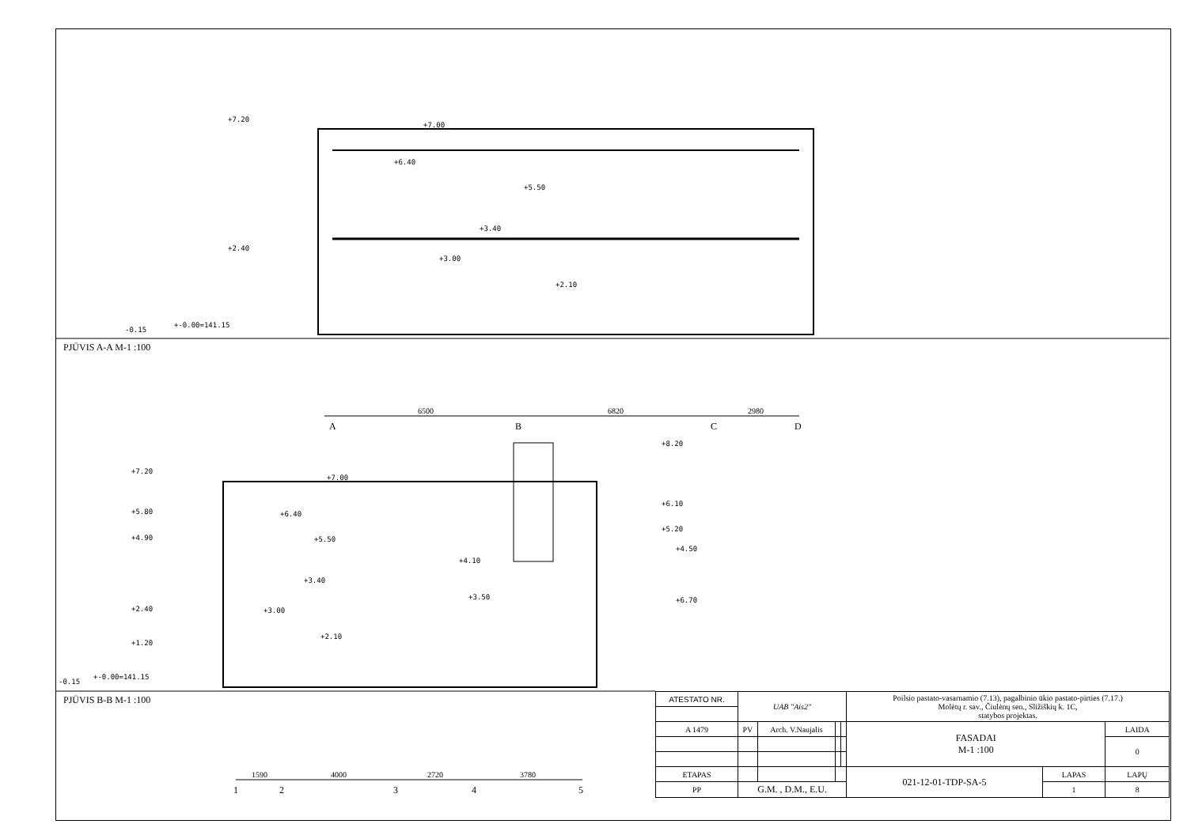PJŪVIS A-A M-1 :100
PJŪVIS B-B M-1 :100
+7.20
+7.00
+6.40
+5.50
+3.40
+2.40
+3.00
+2.10
-0.15
+-0.00=141.15
6500 6820 2980
A B C D
+8.20
+7.20
+7.00
+5.80 +6.40
+6.10
+5.20
+4.90 +5.50
+4.50
+4.10
+3.40
+3.50 +6.70
+2.40 +3.00
+2.10
+1.20
-0.15
+-0.00=141.15
1590 4000 2720 3780
1 2 3 4 5
| ATESTATO NR. | UAB "Ais2" | | | | Poilsio pastato-vasarnamio (7.13), pagalbinio ūkio pastato-pirties (7.17.) Molėtų r. sav., Čiulėnų sen., Sližiškių k. 1C, statybos projektas. | | |
| A 1479 | PV | Arch. V.Naujalis | | | FASADAI M-1 :100 | | LAIDA |
| | | | | | | | 0 |
| ETAPAS | | | | | 021-12-01-TDP-SA-5 | LAPAS | LAPŲ |
| PP | G.M. , D.M., E.U. | | | | | 1 | 8 |